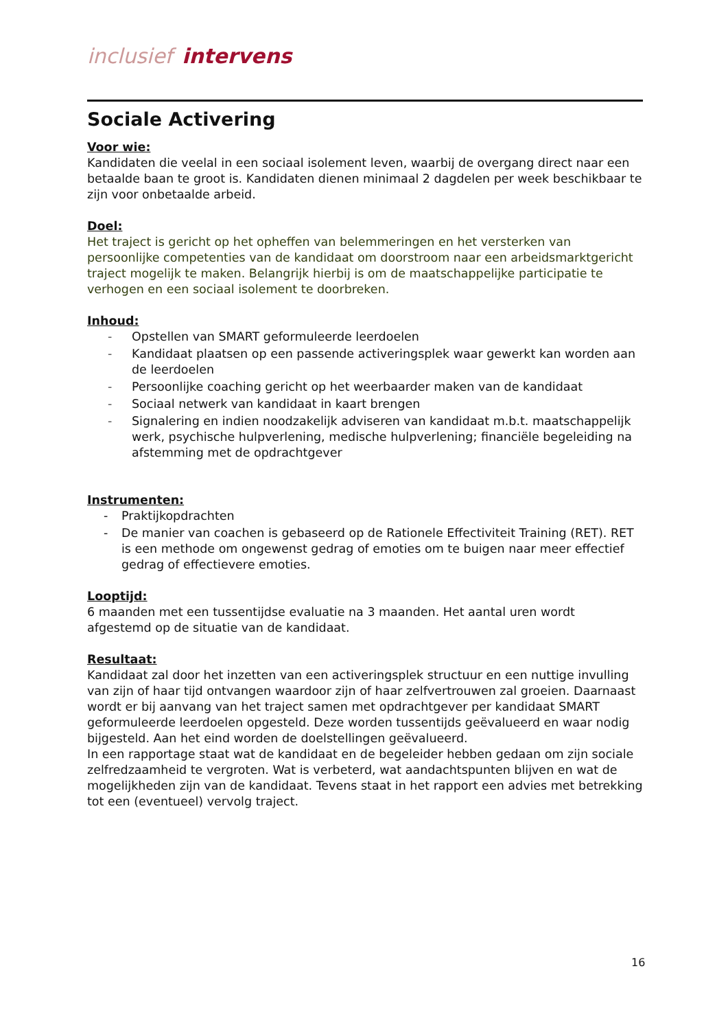inclusief intervens
Sociale Activering
Voor wie:
Kandidaten die veelal in een sociaal isolement leven, waarbij de overgang direct naar een betaalde baan te groot is. Kandidaten dienen minimaal 2 dagdelen per week beschikbaar te zijn voor onbetaalde arbeid.
Doel:
Het traject is gericht op het opheffen van belemmeringen en het versterken van persoonlijke competenties van de kandidaat om doorstroom naar een arbeidsmarktgericht traject mogelijk te maken. Belangrijk hierbij is om de maatschappelijke participatie te verhogen en een sociaal isolement te doorbreken.
Inhoud:
- Opstellen van SMART geformuleerde leerdoelen
- Kandidaat plaatsen op een passende activeringsplek waar gewerkt kan worden aan de leerdoelen
- Persoonlijke coaching gericht op het weerbaarder maken van de kandidaat
- Sociaal netwerk van kandidaat in kaart brengen
- Signalering en indien noodzakelijk adviseren van kandidaat m.b.t. maatschappelijk werk, psychische hulpverlening, medische hulpverlening; financiële begeleiding na afstemming met de opdrachtgever
Instrumenten:
- Praktijkopdrachten
- De manier van coachen is gebaseerd op de Rationele Effectiviteit Training (RET). RET is een methode om ongewenst gedrag of emoties om te buigen naar meer effectief gedrag of effectievere emoties.
Looptijd:
6 maanden met een tussentijdse evaluatie na 3 maanden. Het aantal uren wordt afgestemd op de situatie van de kandidaat.
Resultaat:
Kandidaat zal door het inzetten van een activeringsplek structuur en een nuttige invulling van zijn of haar tijd ontvangen waardoor zijn of haar zelfvertrouwen zal groeien. Daarnaast wordt er bij aanvang van het traject samen met opdrachtgever per kandidaat SMART geformuleerde leerdoelen opgesteld. Deze worden tussentijds geëvalueerd en waar nodig bijgesteld. Aan het eind worden de doelstellingen geëvalueerd.
In een rapportage staat wat de kandidaat en de begeleider hebben gedaan om zijn sociale zelfredzaamheid te vergroten. Wat is verbeterd, wat aandachtspunten blijven en wat de mogelijkheden zijn van de kandidaat. Tevens staat in het rapport een advies met betrekking tot een (eventueel) vervolg traject.
16